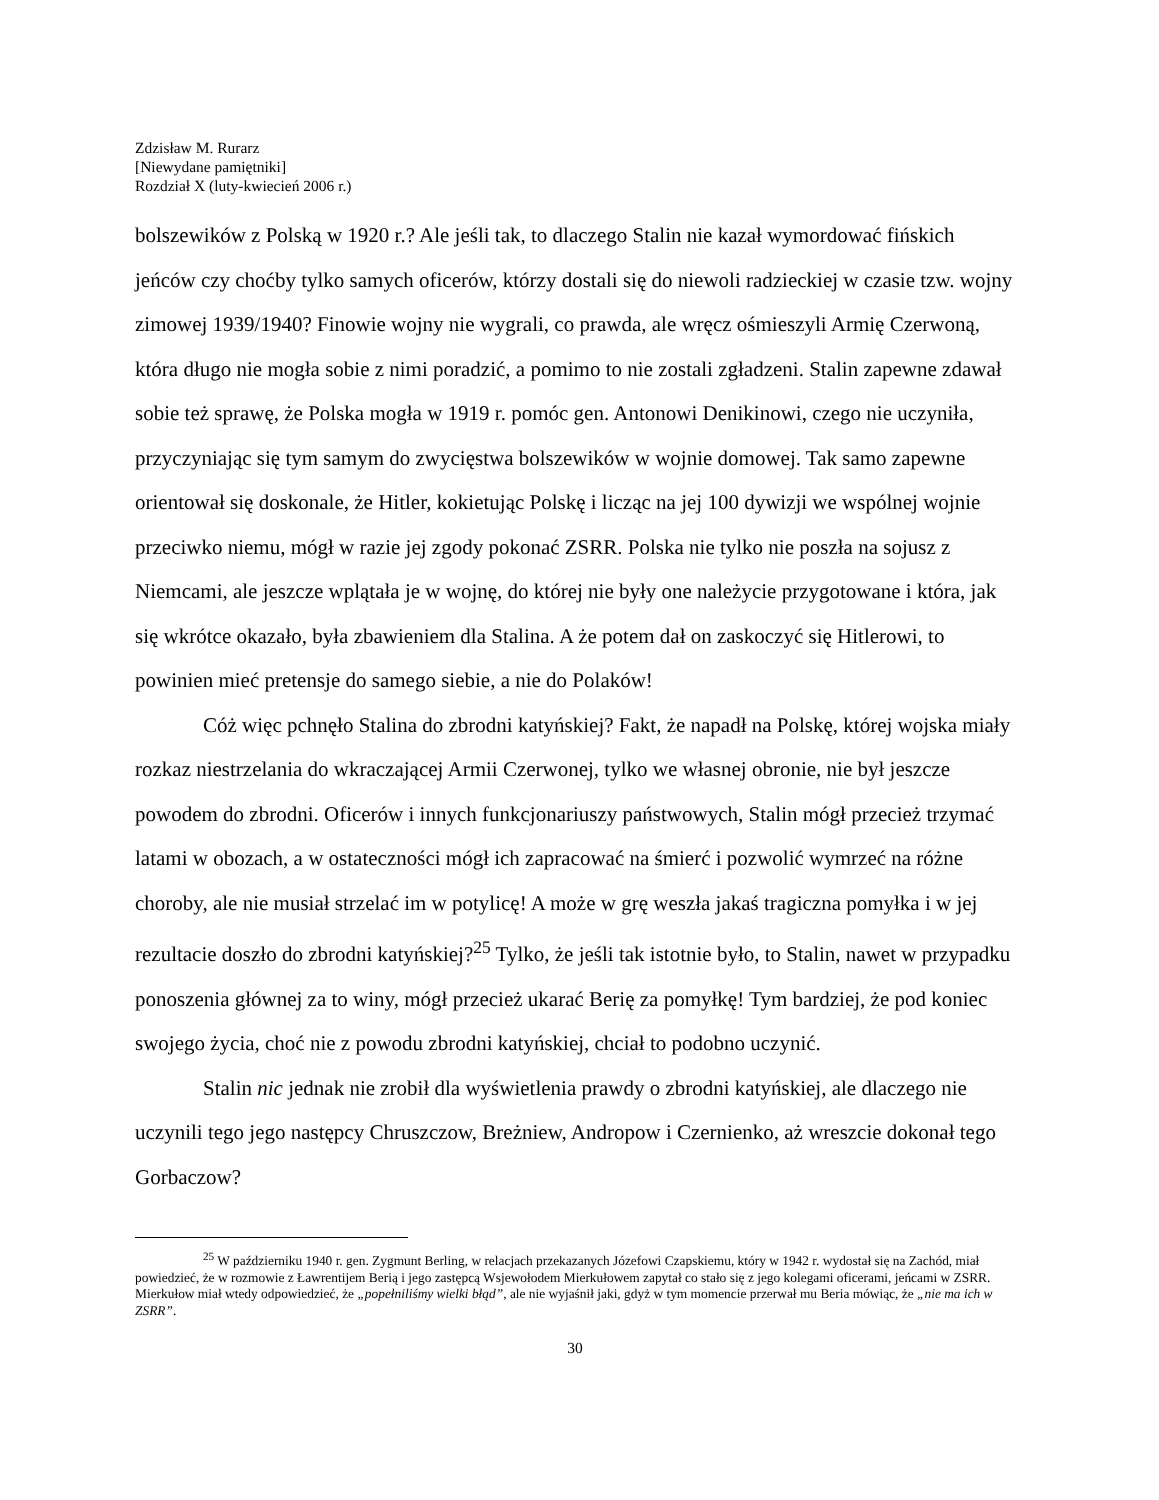Zdzisław M. Rurarz
[Niewydane pamiętniki]
Rozdział X (luty-kwiecień 2006 r.)
bolszewików z Polską w 1920 r.? Ale jeśli tak, to dlaczego Stalin nie kazał wymordować fińskich jeńców czy choćby tylko samych oficerów, którzy dostali się do niewoli radzieckiej w czasie tzw. wojny zimowej 1939/1940? Finowie wojny nie wygrali, co prawda, ale wręcz ośmieszyli Armię Czerwoną, która długo nie mogła sobie z nimi poradzić, a pomimo to nie zostali zgładzeni. Stalin zapewne zdawał sobie też sprawę, że Polska mogła w 1919 r. pomóc gen. Antonowi Denikinowi, czego nie uczyniła, przyczyniając się tym samym do zwycięstwa bolszewików w wojnie domowej. Tak samo zapewne orientował się doskonale, że Hitler, kokietując Polskę i licząc na jej 100 dywizji we wspólnej wojnie przeciwko niemu, mógł w razie jej zgody pokonać ZSRR. Polska nie tylko nie poszła na sojusz z Niemcami, ale jeszcze wplątała je w wojnę, do której nie były one należycie przygotowane i która, jak się wkrótce okazało, była zbawieniem dla Stalina. A że potem dał on zaskoczyć się Hitlerowi, to powinien mieć pretensje do samego siebie, a nie do Polaków!
Cóż więc pchnęło Stalina do zbrodni katyńskiej? Fakt, że napadł na Polskę, której wojska miały rozkaz niestrzelania do wkraczającej Armii Czerwonej, tylko we własnej obronie, nie był jeszcze powodem do zbrodni. Oficerów i innych funkcjonariuszy państwowych, Stalin mógł przecież trzymać latami w obozach, a w ostateczności mógł ich zapracować na śmierć i pozwolić wymrzeć na różne choroby, ale nie musiał strzelać im w potylicę! A może w grę weszła jakaś tragiczna pomyłka i w jej rezultacie doszło do zbrodni katyńskiej?<sup>25</sup> Tylko, że jeśli tak istotnie było, to Stalin, nawet w przypadku ponoszenia głównej za to winy, mógł przecież ukarać Berię za pomyłkę! Tym bardziej, że pod koniec swojego życia, choć nie z powodu zbrodni katyńskiej, chciał to podobno uczynić.
Stalin nic jednak nie zrobił dla wyświetlenia prawdy o zbrodni katyńskiej, ale dlaczego nie uczynili tego jego następcy Chruszczow, Breżniew, Andropow i Czernienko, aż wreszcie dokonał tego Gorbaczow?
<sup>25</sup> W październiku 1940 r. gen. Zygmunt Berling, w relacjach przekazanych Józefowi Czapskiemu, który w 1942 r. wydostał się na Zachód, miał powiedzieć, że w rozmowie z Ławrentijem Berią i jego zastępcą Wsjewołodem Mierkułowem zapytał co stało się z jego kolegami oficerami, jeńcami w ZSRR. Mierkułow miał wtedy odpowiedzieć, że „popełniliśmy wielki błąd”, ale nie wyjaśnił jaki, gdyż w tym momencie przerwał mu Beria mówiąc, że „nie ma ich w ZSRR”.
30